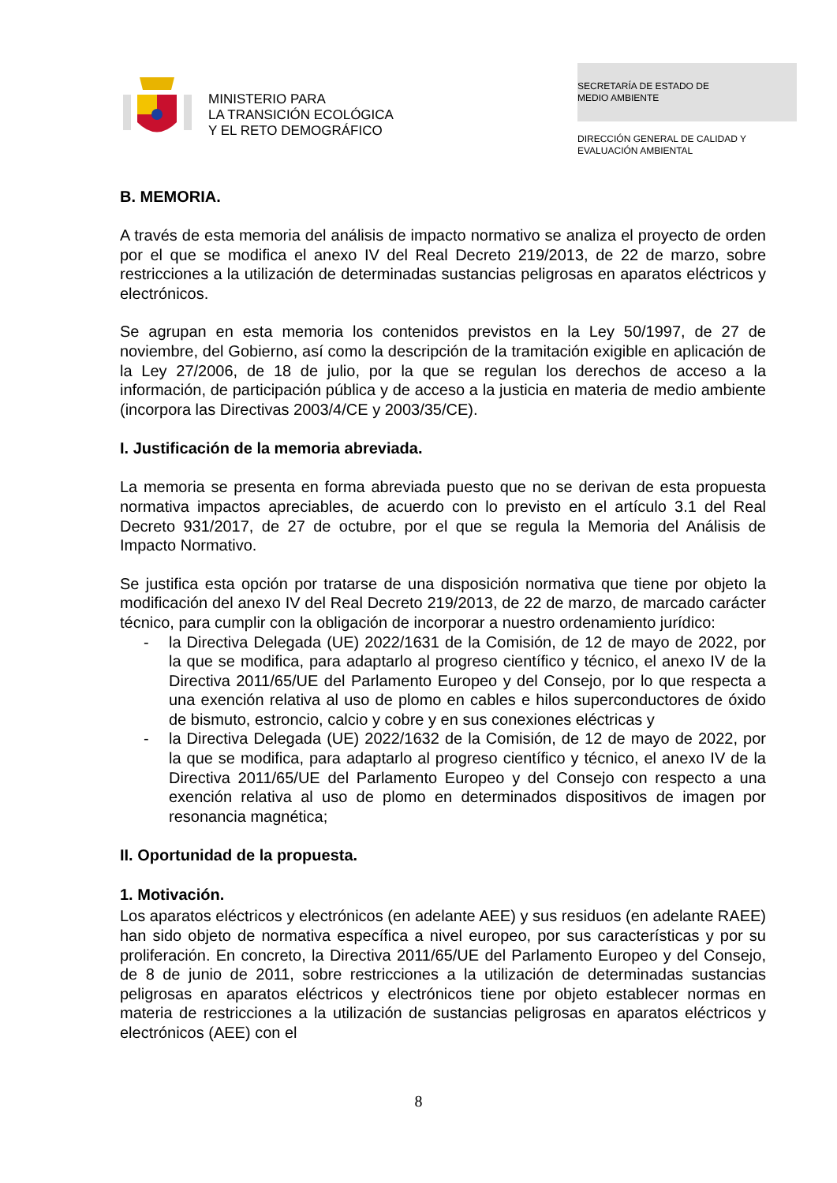MINISTERIO PARA
LA TRANSICIÓN ECOLÓGICA
Y EL RETO DEMOGRÁFICO
SECRETARÍA DE ESTADO DE
MEDIO AMBIENTE
DIRECCIÓN GENERAL DE CALIDAD Y
EVALUACIÓN AMBIENTAL
B. MEMORIA.
A través de esta memoria del análisis de impacto normativo se analiza el proyecto de orden por el que se modifica el anexo IV del Real Decreto 219/2013, de 22 de marzo, sobre restricciones a la utilización de determinadas sustancias peligrosas en aparatos eléctricos y electrónicos.
Se agrupan en esta memoria los contenidos previstos en la Ley 50/1997, de 27 de noviembre, del Gobierno, así como la descripción de la tramitación exigible en aplicación de la Ley 27/2006, de 18 de julio, por la que se regulan los derechos de acceso a la información, de participación pública y de acceso a la justicia en materia de medio ambiente (incorpora las Directivas 2003/4/CE y 2003/35/CE).
I. Justificación de la memoria abreviada.
La memoria se presenta en forma abreviada puesto que no se derivan de esta propuesta normativa impactos apreciables, de acuerdo con lo previsto en el artículo 3.1 del Real Decreto 931/2017, de 27 de octubre, por el que se regula la Memoria del Análisis de Impacto Normativo.
Se justifica esta opción por tratarse de una disposición normativa que tiene por objeto la modificación del anexo IV del Real Decreto 219/2013, de 22 de marzo, de marcado carácter técnico, para cumplir con la obligación de incorporar a nuestro ordenamiento jurídico:
- la Directiva Delegada (UE) 2022/1631 de la Comisión, de 12 de mayo de 2022, por la que se modifica, para adaptarlo al progreso científico y técnico, el anexo IV de la Directiva 2011/65/UE del Parlamento Europeo y del Consejo, por lo que respecta a una exención relativa al uso de plomo en cables e hilos superconductores de óxido de bismuto, estroncio, calcio y cobre y en sus conexiones eléctricas y
- la Directiva Delegada (UE) 2022/1632 de la Comisión, de 12 de mayo de 2022, por la que se modifica, para adaptarlo al progreso científico y técnico, el anexo IV de la Directiva 2011/65/UE del Parlamento Europeo y del Consejo con respecto a una exención relativa al uso de plomo en determinados dispositivos de imagen por resonancia magnética;
II. Oportunidad de la propuesta.
1. Motivación.
Los aparatos eléctricos y electrónicos (en adelante AEE) y sus residuos (en adelante RAEE) han sido objeto de normativa específica a nivel europeo, por sus características y por su proliferación. En concreto, la Directiva 2011/65/UE del Parlamento Europeo y del Consejo, de 8 de junio de 2011, sobre restricciones a la utilización de determinadas sustancias peligrosas en aparatos eléctricos y electrónicos tiene por objeto establecer normas en materia de restricciones a la utilización de sustancias peligrosas en aparatos eléctricos y electrónicos (AEE) con el
8